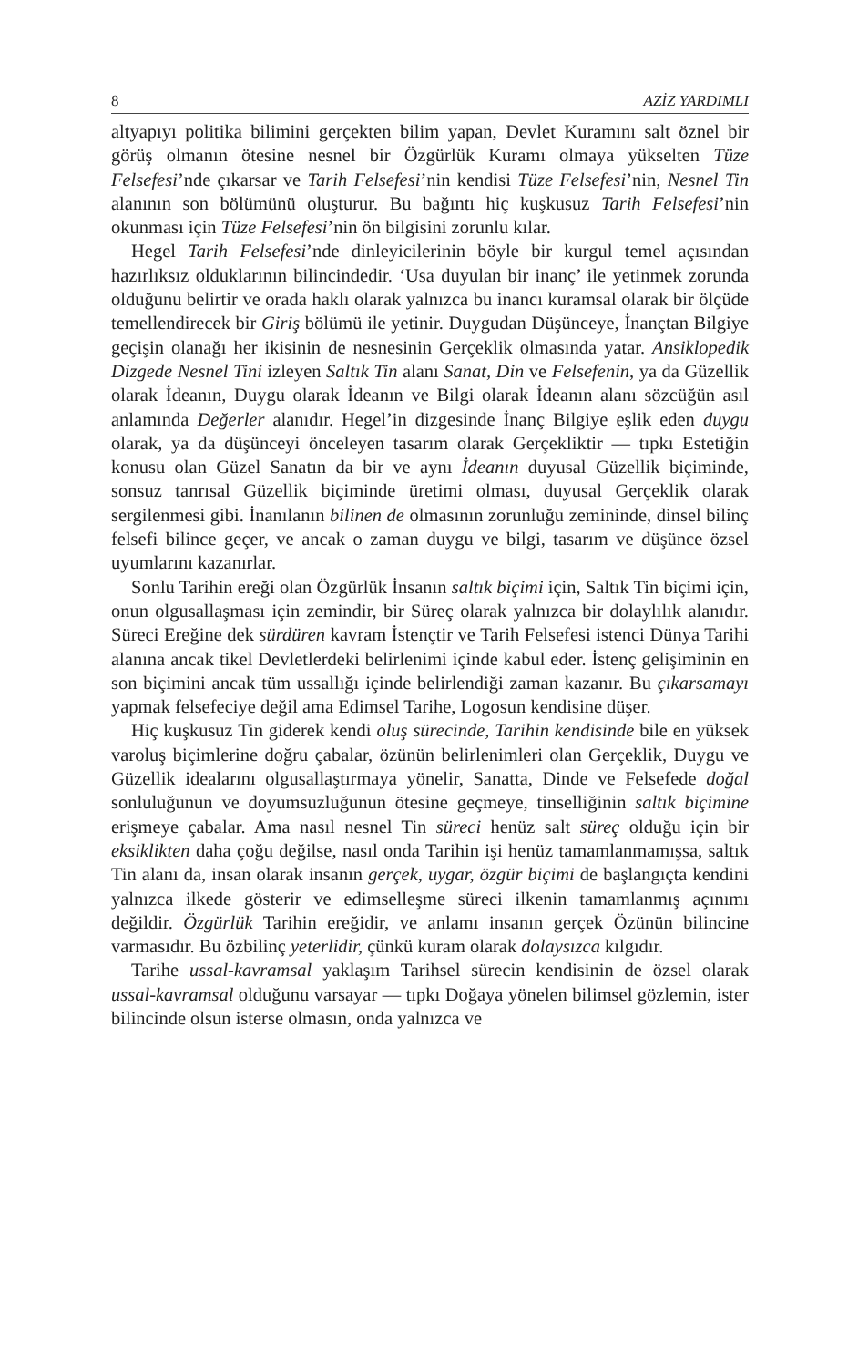8 AZİZ YARDIMLI
altyapıyı politika bilimini gerçekten bilim yapan, Devlet Kuramını salt öznel bir görüş olmanın ötesine nesnel bir Özgürlük Kuramı olmaya yükselten Tüze Felsefesi’nde çıkarsar ve Tarih Felsefesi’nin kendisi Tüze Felsefesi’nin, Nesnel Tin alanının son bölümünü oluşturur. Bu bağıntı hiç kuşkusuz Tarih Felsefesi’nin okunması için Tüze Felsefesi’nin ön bilgisini zorunlu kılar.
Hegel Tarih Felsefesi’nde dinleyicilerinin böyle bir kurgul temel açısından hazırlıksız olduklarının bilincindedir. ‘Usa duyulan bir inanç’ ile yetinmek zorunda olduğunu belirtir ve orada haklı olarak yalnızca bu inancı kuramsal olarak bir ölçüde temellendirecek bir Giriş bölümü ile yetinir. Duygudan Düşünceye, İnançtan Bilgiye geçişin olanağı her ikisinin de nesnesinin Gerçeklik olmasında yatar. Ansiklopedik Dizgede Nesnel Tini izleyen Saltık Tin alanı Sanat, Din ve Felsefenin, ya da Güzellik olarak İdeanın, Duygu olarak İdeanın ve Bilgi olarak İdeanın alanı sözcüğün asıl anlamında Değerler alanıdır. Hegel’in dizgesinde İnanç Bilgiye eşlik eden duygu olarak, ya da düşünceyi önceleyen tasarım olarak Gerçekliktir — tıpkı Estetiğin konusu olan Güzel Sanatın da bir ve aynı İdeanın duyusal Güzellik biçiminde, sonsuz tanrısal Güzellik biçiminde üretimi olması, duyusal Gerçeklik olarak sergilenmesi gibi. İnanılanın bilinen de olmasının zorunluğu zemininde, dinsel bilinç felsefi bilince geçer, ve ancak o zaman duygu ve bilgi, tasarım ve düşünce özsel uyumlarını kazanırlar.
Sonlu Tarihin ereği olan Özgürlük İnsanın saltık biçimi için, Saltık Tin biçimi için, onun olgusallaşması için zemindir, bir Süreç olarak yalnızca bir dolaylılık alanıdır. Süreci Ereğine dek sürdüren kavram İstençtir ve Tarih Felsefesi istenci Dünya Tarihi alanına ancak tikel Devletlerdeki belirlenimi içinde kabul eder. İstenç gelişiminin en son biçimini ancak tüm ussallığı içinde belirlendiği zaman kazanır. Bu çıkarsamayı yapmak felsefeciye değil ama Edimsel Tarihe, Logosun kendisine düşer.
Hiç kuşkusuz Tin giderek kendi oluş sürecinde, Tarihin kendisinde bile en yüksek varoluş biçimlerine doğru çabalar, özünün belirlenimleri olan Gerçeklik, Duygu ve Güzellik idealarını olgusallaştırmaya yönelir, Sanatta, Dinde ve Felsefede doğal sonluluğunun ve doyumsuzluğunun ötesine geçmeye, tinselliğinin saltık biçimine erişmeye çabalar. Ama nasıl nesnel Tin süreci henüz salt süreç olduğu için bir eksiklikten daha çoğu değilse, nasıl onda Tarihin işi henüz tamamlanmamışsa, saltık Tin alanı da, insan olarak insanın gerçek, uygar, özgür biçimi de başlangıçta kendini yalnızca ilkede gösterir ve edimselleşme süreci ilkenin tamamlanmış açınımı değildir. Özgürlük Tarihin ereğidir, ve anlamı insanın gerçek Özünün bilincine varmasıdır. Bu özbilinç yeterlidir, çünkü kuram olarak dolaysızca kılgıdır.
Tarihe ussal-kavramsal yaklaşım Tarihsel sürecin kendisinin de özsel olarak ussal-kavramsal olduğunu varsayar — tıpkı Doğaya yönelen bilimsel gözlemin, ister bilincinde olsun isterse olmasın, onda yalnızca ve